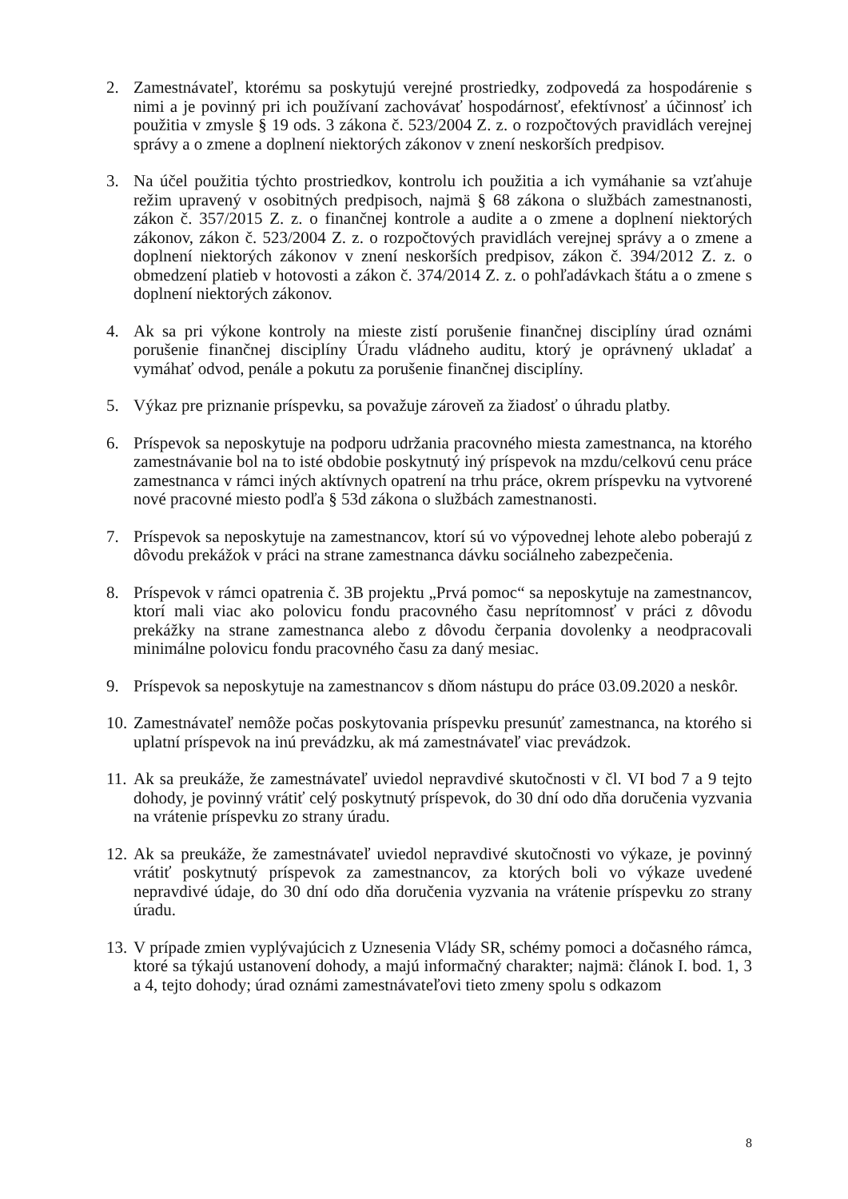2. Zamestnávateľ, ktorému sa poskytujú verejné prostriedky, zodpovedá za hospodárenie s nimi a je povinný pri ich používaní zachovávať hospodárnosť, efektívnosť a účinnosť ich použitia v zmysle § 19 ods. 3 zákona č. 523/2004 Z. z. o rozpočtových pravidlách verejnej správy a o zmene a doplnení niektorých zákonov v znení neskorších predpisov.
3. Na účel použitia týchto prostriedkov, kontrolu ich použitia a ich vymáhanie sa vzťahuje režim upravený v osobitných predpisoch, najmä § 68 zákona o službách zamestnanosti, zákon č. 357/2015 Z. z. o finančnej kontrole a audite a o zmene a doplnení niektorých zákonov, zákon č. 523/2004 Z. z. o rozpočtových pravidlách verejnej správy a o zmene a doplnení niektorých zákonov v znení neskorších predpisov, zákon č. 394/2012 Z. z. o obmedzení platieb v hotovosti a zákon č. 374/2014 Z. z. o pohľadávkach štátu a o zmene s doplnení niektorých zákonov.
4. Ak sa pri výkone kontroly na mieste zistí porušenie finančnej disciplíny úrad oznámi porušenie finančnej disciplíny Úradu vládneho auditu, ktorý je oprávnený ukladať a vymáhať odvod, penále a pokutu za porušenie finančnej disciplíny.
5. Výkaz pre priznanie príspevku, sa považuje zároveň za žiadosť o úhradu platby.
6. Príspevok sa neposkytuje na podporu udržania pracovného miesta zamestnanca, na ktorého zamestnávanie bol na to isté obdobie poskytnutý iný príspevok na mzdu/celkovú cenu práce zamestnanca v rámci iných aktívnych opatrení na trhu práce, okrem príspevku na vytvorené nové pracovné miesto podľa § 53d zákona o službách zamestnanosti.
7. Príspevok sa neposkytuje na zamestnancov, ktorí sú vo výpovednej lehote alebo poberajú z dôvodu prekážok v práci na strane zamestnanca dávku sociálneho zabezpečenia.
8. Príspevok v rámci opatrenia č. 3B projektu „Prvá pomoc“ sa neposkytuje na zamestnancov, ktorí mali viac ako polovicu fondu pracovného času neprítomnosť v práci z dôvodu prekážky na strane zamestnanca alebo z dôvodu čerpania dovolenky a neodpracovali minimálne polovicu fondu pracovného času za daný mesiac.
9. Príspevok sa neposkytuje na zamestnancov s dňom nástupu do práce 03.09.2020 a neskôr.
10.
Zamestnávateľ nemôže počas poskytovania príspevku presunúť zamestnanca, na ktorého si uplatní príspevok na inú prevádzku, ak má zamestnávateľ viac prevádzok.
11.
Ak sa preukáže, že zamestnávateľ uviedol nepravdivé skutočnosti v čl. VI bod 7 a 9 tejto dohody, je povinný vrátiť celý poskytnutý príspevok, do 30 dní odo dňa doručenia vyzvania na vrátenie príspevku zo strany úradu.
12.
Ak sa preukáže, že zamestnávateľ uviedol nepravdivé skutočnosti vo výkaze, je povinný vrátiť poskytnutý príspevok za zamestnancov, za ktorých boli vo výkaze uvedené nepravdivé údaje, do 30 dní odo dňa doručenia vyzvania na vrátenie príspevku zo strany úradu.
13.
V prípade zmien vyplývajúcich z Uznesenia Vlády SR, schémy pomoci a dočasného rámca, ktoré sa týkajú ustanovení dohody, a majú informačný charakter; najmä: článok I. bod. 1, 3 a 4, tejto dohody; úrad oznámi zamestnávateľovi tieto zmeny spolu s odkazom
8